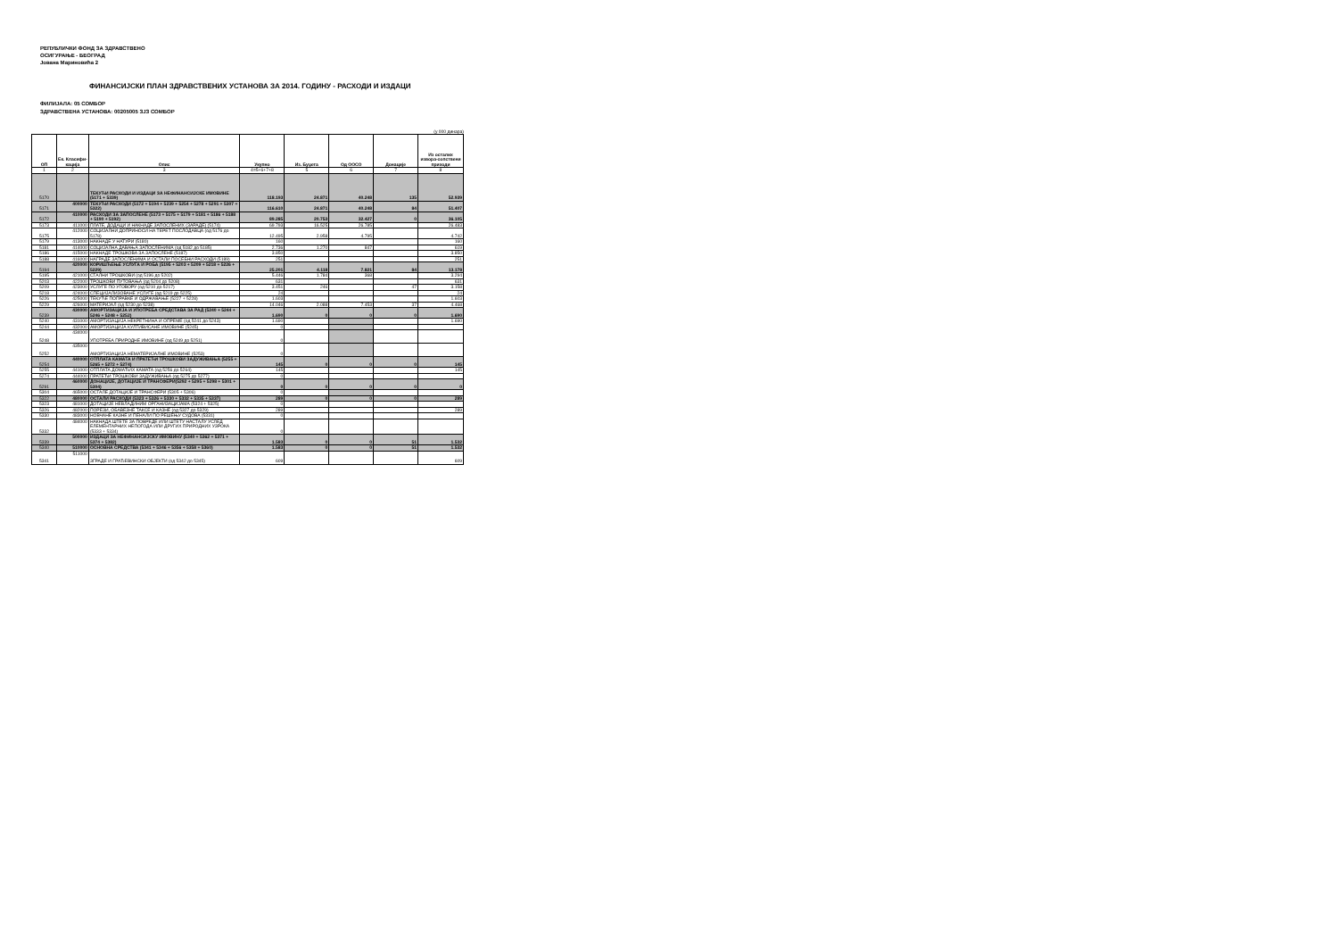РЕПУБЛИЧКИ ФОНД ЗА ЗДРАВСТВЕНО
ОСИГУРАЊЕ - БЕОГРАД
Јована Мариновића 2
ФИНАНСИЈСКИ ПЛАН ЗДРАВСТВЕНИХ УСТАНОВА ЗА 2014. ГОДИНУ - РАСХОДИ И ИЗДАЦИ
ФИЛИЈАЛА: 05 СОМБОР
ЗДРАВСТВЕНА УСТАНОВА: 00205005 ЗЈЗ СОМБОР
(у 000 динара)
| ОП | Ек. Класифи-кација | Опис | Укупно | Из. Буџета | Од ОOСО | Донације | Из осталих извора-сопствени приходи |
| --- | --- | --- | --- | --- | --- | --- | --- |
| 1 | 2 | 3 | 4=5+6+7+8 | 5 | 6 | 7 | 8 |
| 5170 | | ТЕКУЋИ РАСХОДИ И ИЗДАЦИ ЗА НЕФИНАНСИЈСКЕ ИМОВИНЕ (5171 + 5339) | 118.193 | 24.871 | 40.248 | 135 | 52.939 |
| 5171 | 400000 | ТЕКУЋИ РАСХОДИ (5172 + 5194 + 5239 + 5254 + 5278 + 5291 + 5307 + 5322) | 116.610 | 24.871 | 40.248 | 84 | 51.407 |
| 5172 | 410000 | РАСХОДИ ЗА ЗАПОСЛЕНЕ (5173 + 5175 + 5179 + 5181 + 5186 + 5188 + 5190 + 5192) | 89.285 | 20.753 | 32.427 | 0 | 36.105 |
| 5173 | 411000 | ПЛАТЕ, ДОДАЦИ И НАКНАДЕ ЗАПОСЛЕНИХ (ЗАРАДЕ) (5174) | 69.793 | 16.525 | 26.785 | | 26.483 |
| 5175 | 412000 | СОЦИЈАЛНИ ДОПРИНОСИ НА ТЕРЕТ ПОСЛОДАВЦА (од 5176 до 5178) | 12.495 | 2.958 | 4.795 | | 4.742 |
| 5179 | 413000 | НАКНАДЕ У НАТУРИ (5180) | 160 | | | | 160 |
| 5181 | 414000 | СОЦИЈАЛНА ДАВАЊА ЗАПОСЛЕНИМА (од 5182 до 5185) | 2.736 | 1.270 | 847 | | 619 |
| 5186 | 415000 | НАКНАДЕ ТРОШКОВА ЗА ЗАПОСЛЕНЕ (5187) | 3.850 | | | | 3.850 |
| 5188 | 416000 | НАГРАДЕ ЗАПОСЛЕНИМА И ОСТАЛИ ПОСЕБНИ РАСХОДИ (5189) | 251 | | | | 251 |
| 5194 | 420000 | КОРИШЋЕЊЕ УСЛУГА И РОБА (5195 + 5203 + 5209 + 5218 + 5226 + 5229) | 25.201 | 4.118 | 7.821 | 84 | 13.178 |
| 5195 | 421000 | СТАЛНИ ТРОШКОВИ (од 5196 до 5202) | 5.446 | 1.784 | 368 | | 3.294 |
| 5203 | 422000 | ТРОШКОВИ ПУТОВАЊА (од 5204 до 5208) | 631 | | | | 631 |
| 5209 | 423000 | УСЛУГЕ ПО УГОВОРУ (од 5210 до 5217) | 3.451 | 246 | | 47 | 3.158 |
| 5218 | 424000 | СПЕЦИЈАЛИЗОВАНЕ УСЛУГЕ (од 5219 до 5225) | 24 | | | | 24 |
| 5226 | 425000 | ТЕКУЋЕ ПОПРАВКЕ И ОДРЖАВАЊЕ (5227 + 5228) | 1.603 | | | | 1.603 |
| 5229 | 426000 | МАТЕРИЈАЛ (од 5230 до 5238) | 14.046 | 2.088 | 7.453 | 37 | 4.468 |
| 5239 | 430000 | АМОРТИЗАЦИЈА И УПОТРЕБА СРЕДСТАВА ЗА РАД (5240 + 5244 + 5246 + 5248 + 5252) | 1.690 | 0 | 0 | 0 | 1.690 |
| 5240 | 431000 | АМОРТИЗАЦИЈА НЕКРЕТНИНА И ОПРЕМЕ (од 5241 до 5243) | 1.690 | | | | 1.690 |
| 5244 | 432000 | АМОРТИЗАЦИЈА КУЛТИВИСАНЕ ИМОВИНЕ (5245) | 0 | | | | |
| 5248 | 434000 | УПОТРЕБА ПРИРОДНЕ ИМОВИНЕ (од 5249 до 5251) | 0 | | | | |
| 5252 | 435000 | АМОРТИЗАЦИЈА НЕМАТЕРИЈАЛНЕ ИМОВИНЕ (5253) | 0 | | | | |
| 5254 | 440000 | ОТПЛАТА КАМАТА И ПРАТЕЋИ ТРОШКОВИ ЗАДУЖИВАЊА (5255 + 5265 + 5272 + 5274) | 145 | 0 | 0 | 0 | 145 |
| 5255 | 441000 | ОТПЛАТА ДОМАЋИХ КАМАТА (од 5256 до 5264) | 145 | | | | 145 |
| 5274 | 444000 | ПРАТЕЋИ ТРОШКОВИ ЗАДУЖИВАЊА (од 5275 до 5277) | 0 | | | | |
| 5291 | 460000 | ДОНАЦИЈЕ, ДОТАЦИЈЕ И ТРАНСФЕРИ(5292 + 5295 + 5298 + 5301 + 5304) | 0 | 0 | 0 | 0 | 0 |
| 5304 | 465000 | ОСТАЛЕ ДОТАЦИЈЕ И ТРАНСФЕРИ (5305 + 5306) | 0 | | | | |
| 5322 | 480000 | ОСТАЛИ РАСХОДИ (5323 + 5326 + 5330 + 5332 + 5335 + 5337) | 289 | 0 | 0 | 0 | 289 |
| 5323 | 481000 | ДОТАЦИЈЕ НЕВЛАДИНИМ ОРГАНИЗАЦИЈАМА (5324 + 5325) | 0 | | | | |
| 5326 | 482000 | ПОРЕЗИ, ОБАВЕЗНЕ ТАКСЕ И КАЗНЕ (од 5327 до 5329) | 289 | | | | 289 |
| 5330 | 483000 | НОВЧАНЕ КАЗНЕ И ПЕНАЛИ ПО РЕШЕЊУ СУДОВА (5331) | 0 | | | | |
| 5332 | 484000 | НАКНАДА ШТЕТЕ ЗА ПОВРЕДЕ ИЛИ ШТЕТУ НАСТАЛУ УСЛЕД ЕЛЕМЕНТАРНИХ НЕПОГОДА ИЛИ ДРУГИХ ПРИРОДНИХ УЗРОКА (5333 + 5334) | 0 | | | | |
| 5339 | 500000 | ИЗДАЦИ ЗА НЕФИНАНСИЈСКУ ИМОВИНУ (5340 + 5362 + 5371 + 5374 + 5382) | 1.583 | 0 | 0 | 51 | 1.532 |
| 5340 | 510000 | ОСНОВНА СРЕДСТВА (5341 + 5346 + 5356 + 5358 + 5360) | 1.583 | 0 | 0 | 51 | 1.532 |
| 5341 | 511000 | ЗГРАДЕ И ГРАЂЕВИНСКИ ОБЈЕКТИ (од 5342 до 5345) | 609 | | | | 609 |